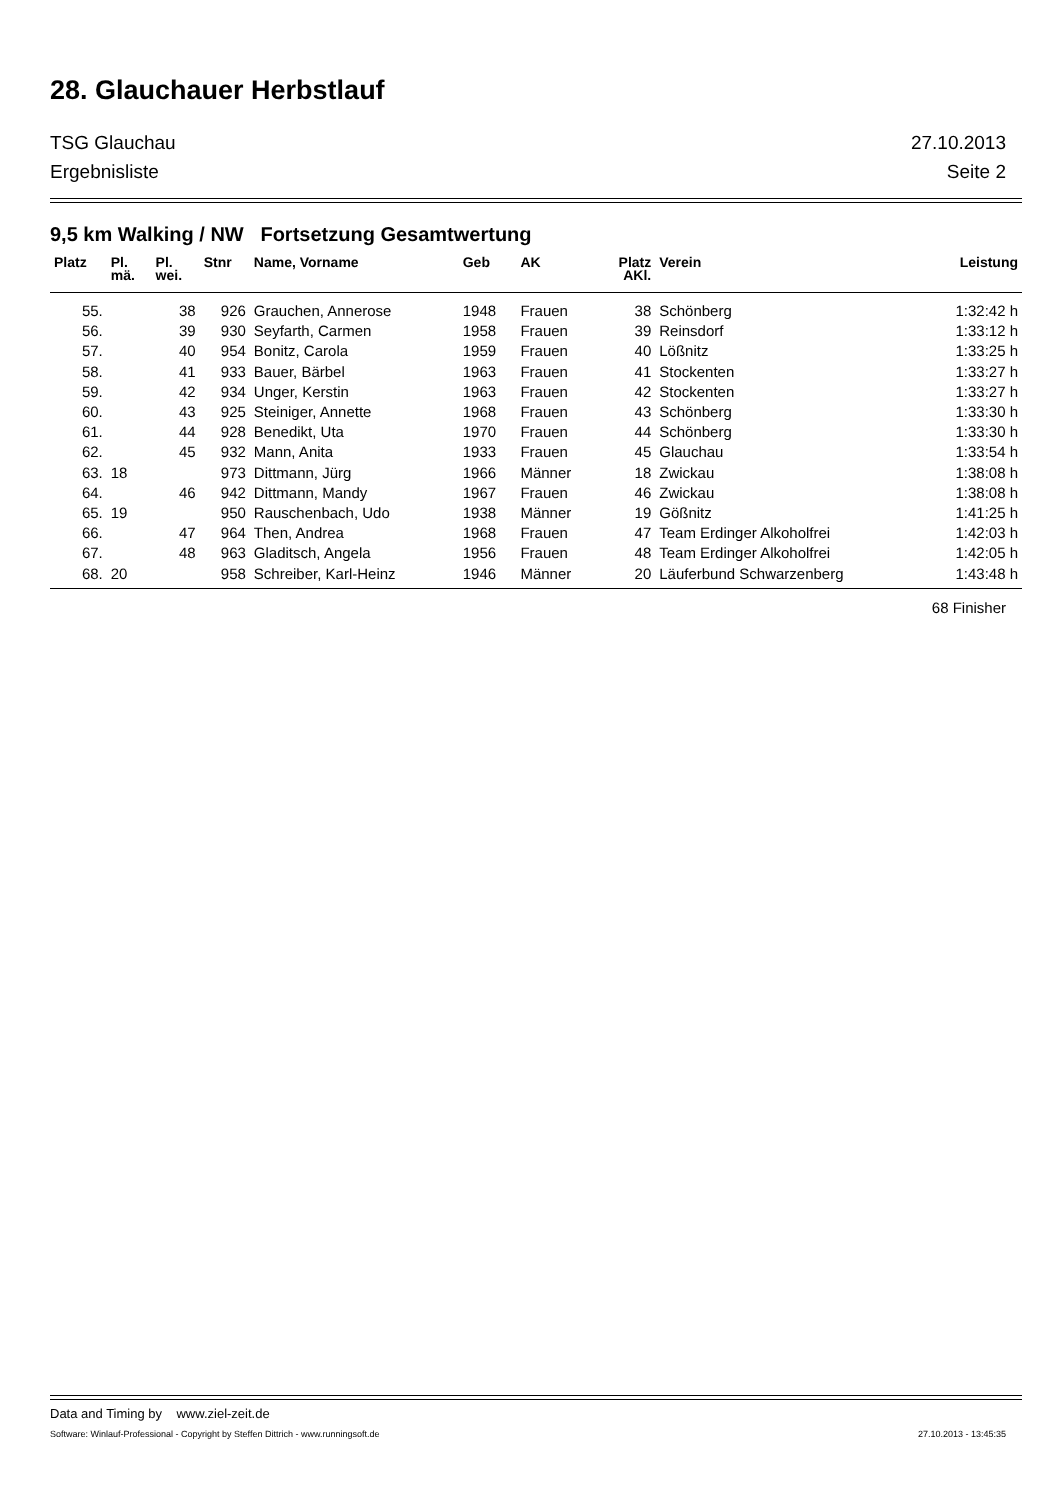28. Glauchauer Herbstlauf
TSG Glauchau 27.10.2013
Ergebnisliste Seite 2
9,5 km Walking / NW Fortsetzung Gesamtwertung
| Platz | Pl. mä. | Pl. wei. | Stnr | Name, Vorname | Geb | AK | Platz AKl. | Verein | Leistung |
| --- | --- | --- | --- | --- | --- | --- | --- | --- | --- |
| 55. | | 38 | 926 | Grauchen, Annerose | 1948 | Frauen | 38 | Schönberg | 1:32:42 h |
| 56. | | 39 | 930 | Seyfarth, Carmen | 1958 | Frauen | 39 | Reinsdorf | 1:33:12 h |
| 57. | | 40 | 954 | Bonitz, Carola | 1959 | Frauen | 40 | Lößnitz | 1:33:25 h |
| 58. | | 41 | 933 | Bauer, Bärbel | 1963 | Frauen | 41 | Stockenten | 1:33:27 h |
| 59. | | 42 | 934 | Unger, Kerstin | 1963 | Frauen | 42 | Stockenten | 1:33:27 h |
| 60. | | 43 | 925 | Steiniger, Annette | 1968 | Frauen | 43 | Schönberg | 1:33:30 h |
| 61. | | 44 | 928 | Benedikt, Uta | 1970 | Frauen | 44 | Schönberg | 1:33:30 h |
| 62. | | 45 | 932 | Mann, Anita | 1933 | Frauen | 45 | Glauchau | 1:33:54 h |
| 63. | 18 | | 973 | Dittmann, Jürg | 1966 | Männer | 18 | Zwickau | 1:38:08 h |
| 64. | | 46 | 942 | Dittmann, Mandy | 1967 | Frauen | 46 | Zwickau | 1:38:08 h |
| 65. | 19 | | 950 | Rauschenbach, Udo | 1938 | Männer | 19 | Gößnitz | 1:41:25 h |
| 66. | | 47 | 964 | Then, Andrea | 1968 | Frauen | 47 | Team Erdinger Alkoholfrei | 1:42:03 h |
| 67. | | 48 | 963 | Gladitsch, Angela | 1956 | Frauen | 48 | Team Erdinger Alkoholfrei | 1:42:05 h |
| 68. | 20 | | 958 | Schreiber, Karl-Heinz | 1946 | Männer | 20 | Läuferbund Schwarzenberg | 1:43:48 h |
68 Finisher
Data and Timing by www.ziel-zeit.de
Software: Winlauf-Professional - Copyright by Steffen Dittrich - www.runningsoft.de 27.10.2013 - 13:45:35